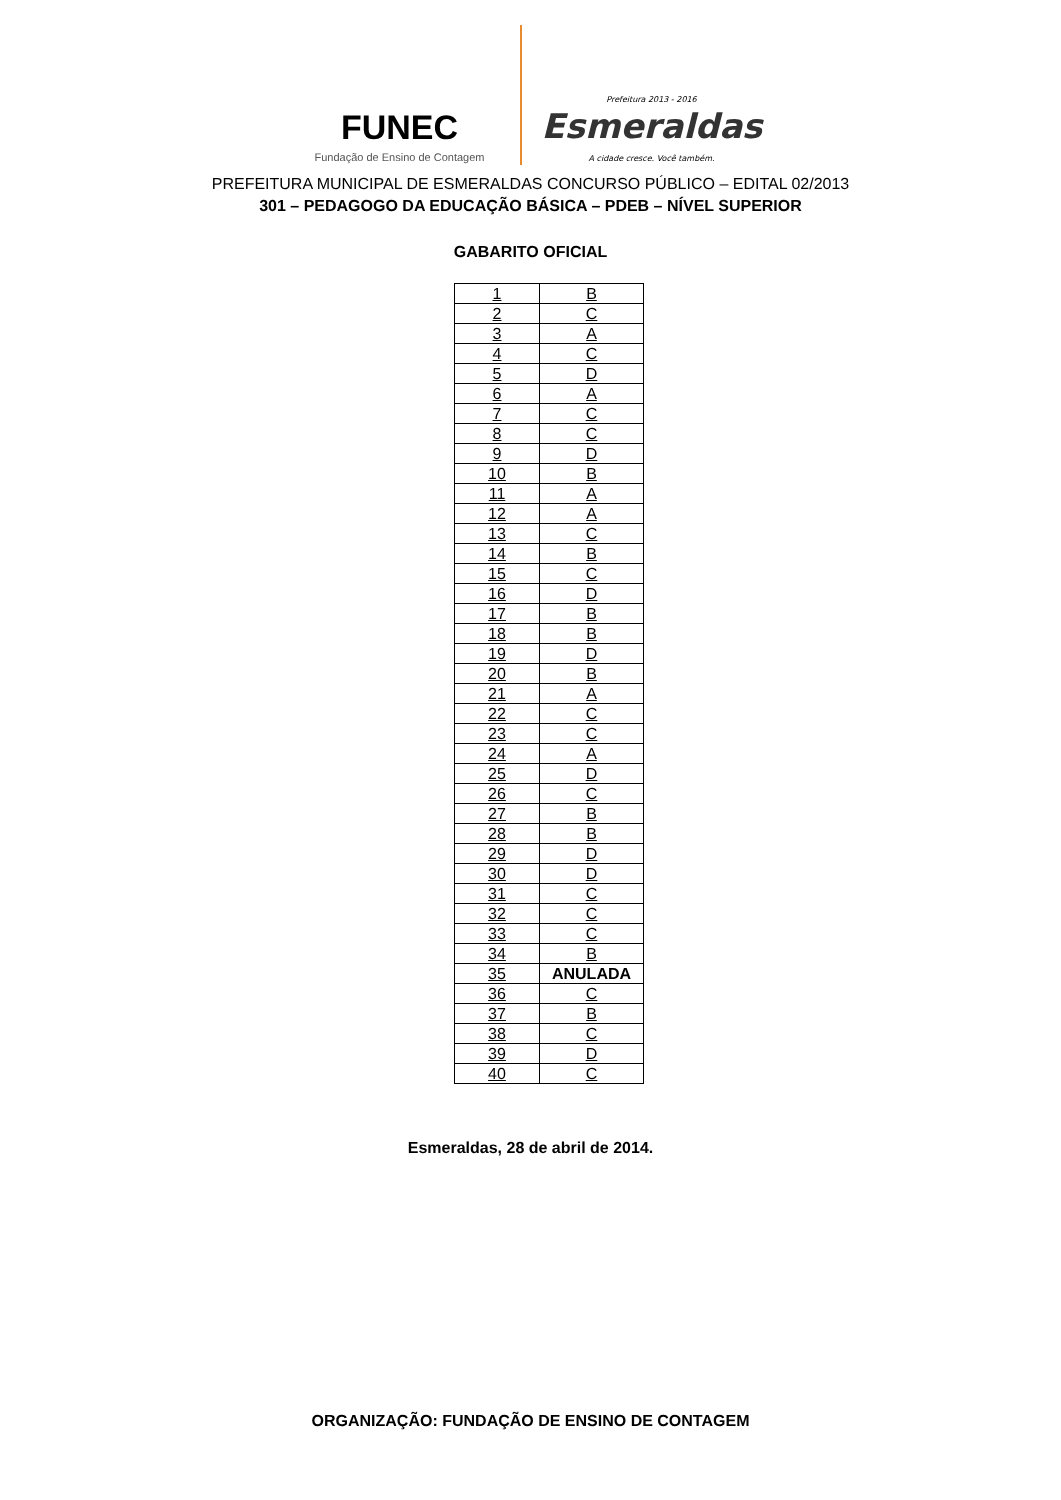FUNEC
Fundação de Ensino de Contagem
Prefeitura 2013 - 2016
Esmeraldas
A cidade cresce. Você também.
PREFEITURA MUNICIPAL DE ESMERALDAS CONCURSO PÚBLICO – EDITAL 02/2013
301 – PEDAGOGO DA EDUCAÇÃO BÁSICA – PDEB – NÍVEL SUPERIOR
GABARITO OFICIAL
| 1 | B |
| 2 | C |
| 3 | A |
| 4 | C |
| 5 | D |
| 6 | A |
| 7 | C |
| 8 | C |
| 9 | D |
| 10 | B |
| 11 | A |
| 12 | A |
| 13 | C |
| 14 | B |
| 15 | C |
| 16 | D |
| 17 | B |
| 18 | B |
| 19 | D |
| 20 | B |
| 21 | A |
| 22 | C |
| 23 | C |
| 24 | A |
| 25 | D |
| 26 | C |
| 27 | B |
| 28 | B |
| 29 | D |
| 30 | D |
| 31 | C |
| 32 | C |
| 33 | C |
| 34 | B |
| 35 | ANULADA |
| 36 | C |
| 37 | B |
| 38 | C |
| 39 | D |
| 40 | C |
Esmeraldas, 28 de abril de 2014.
ORGANIZAÇÃO: FUNDAÇÃO DE ENSINO DE CONTAGEM